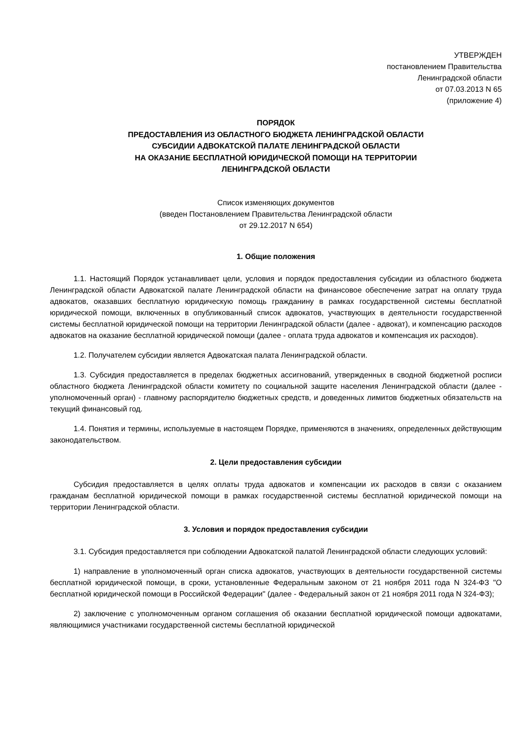УТВЕРЖДЕН
постановлением Правительства
Ленинградской области
от 07.03.2013 N 65
(приложение 4)
ПОРЯДОК
ПРЕДОСТАВЛЕНИЯ ИЗ ОБЛАСТНОГО БЮДЖЕТА ЛЕНИНГРАДСКОЙ ОБЛАСТИ
СУБСИДИИ АДВОКАТСКОЙ ПАЛАТЕ ЛЕНИНГРАДСКОЙ ОБЛАСТИ
НА ОКАЗАНИЕ БЕСПЛАТНОЙ ЮРИДИЧЕСКОЙ ПОМОЩИ НА ТЕРРИТОРИИ
ЛЕНИНГРАДСКОЙ ОБЛАСТИ
Список изменяющих документов
(введен Постановлением Правительства Ленинградской области
от 29.12.2017 N 654)
1. Общие положения
1.1. Настоящий Порядок устанавливает цели, условия и порядок предоставления субсидии из областного бюджета Ленинградской области Адвокатской палате Ленинградской области на финансовое обеспечение затрат на оплату труда адвокатов, оказавших бесплатную юридическую помощь гражданину в рамках государственной системы бесплатной юридической помощи, включенных в опубликованный список адвокатов, участвующих в деятельности государственной системы бесплатной юридической помощи на территории Ленинградской области (далее - адвокат), и компенсацию расходов адвокатов на оказание бесплатной юридической помощи (далее - оплата труда адвокатов и компенсация их расходов).
1.2. Получателем субсидии является Адвокатская палата Ленинградской области.
1.3. Субсидия предоставляется в пределах бюджетных ассигнований, утвержденных в сводной бюджетной росписи областного бюджета Ленинградской области комитету по социальной защите населения Ленинградской области (далее - уполномоченный орган) - главному распорядителю бюджетных средств, и доведенных лимитов бюджетных обязательств на текущий финансовый год.
1.4. Понятия и термины, используемые в настоящем Порядке, применяются в значениях, определенных действующим законодательством.
2. Цели предоставления субсидии
Субсидия предоставляется в целях оплаты труда адвокатов и компенсации их расходов в связи с оказанием гражданам бесплатной юридической помощи в рамках государственной системы бесплатной юридической помощи на территории Ленинградской области.
3. Условия и порядок предоставления субсидии
3.1. Субсидия предоставляется при соблюдении Адвокатской палатой Ленинградской области следующих условий:
1) направление в уполномоченный орган списка адвокатов, участвующих в деятельности государственной системы бесплатной юридической помощи, в сроки, установленные Федеральным законом от 21 ноября 2011 года N 324-ФЗ "О бесплатной юридической помощи в Российской Федерации" (далее - Федеральный закон от 21 ноября 2011 года N 324-ФЗ);
2) заключение с уполномоченным органом соглашения об оказании бесплатной юридической помощи адвокатами, являющимися участниками государственной системы бесплатной юридической